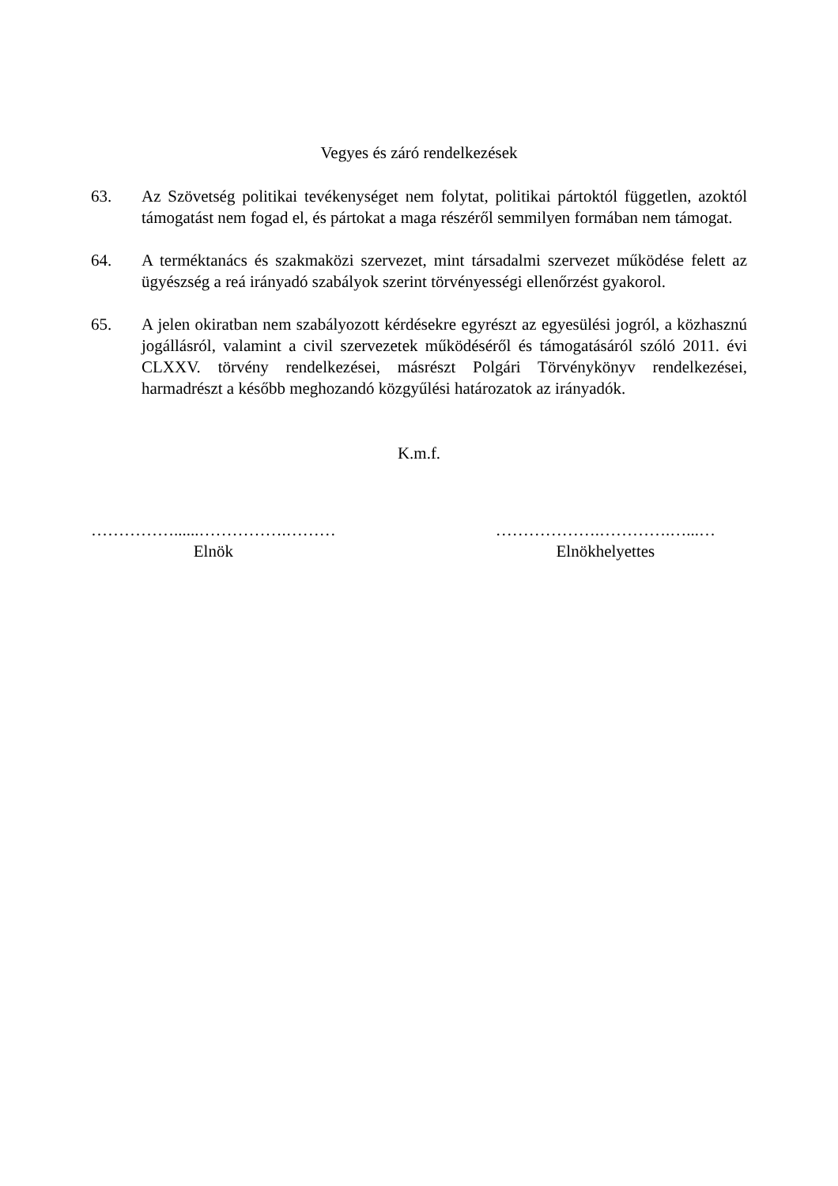Vegyes és záró rendelkezések
63. Az Szövetség politikai tevékenységet nem folytat, politikai pártoktól független, azoktól támogatást nem fogad el, és pártokat a maga részéről semmilyen formában nem támogat.
64. A terméktanács és szakmaközi szervezet, mint társadalmi szervezet működése felett az ügyészség a reá irányadó szabályok szerint törvényességi ellenőrzést gyakorol.
65. A jelen okiratban nem szabályozott kérdésekre egyrészt az egyesülési jogról, a közhasznú jogállásról, valamint a civil szervezetek működéséről és támogatásáról szóló 2011. évi CLXXV. törvény rendelkezései, másrészt Polgári Törvénykönyv rendelkezései, harmadrészt a később meghozandó közgyűlési határozatok az irányadók.
K.m.f.
……………......…………….………
Elnök
……………….………….…...…
Elnökhelyettes